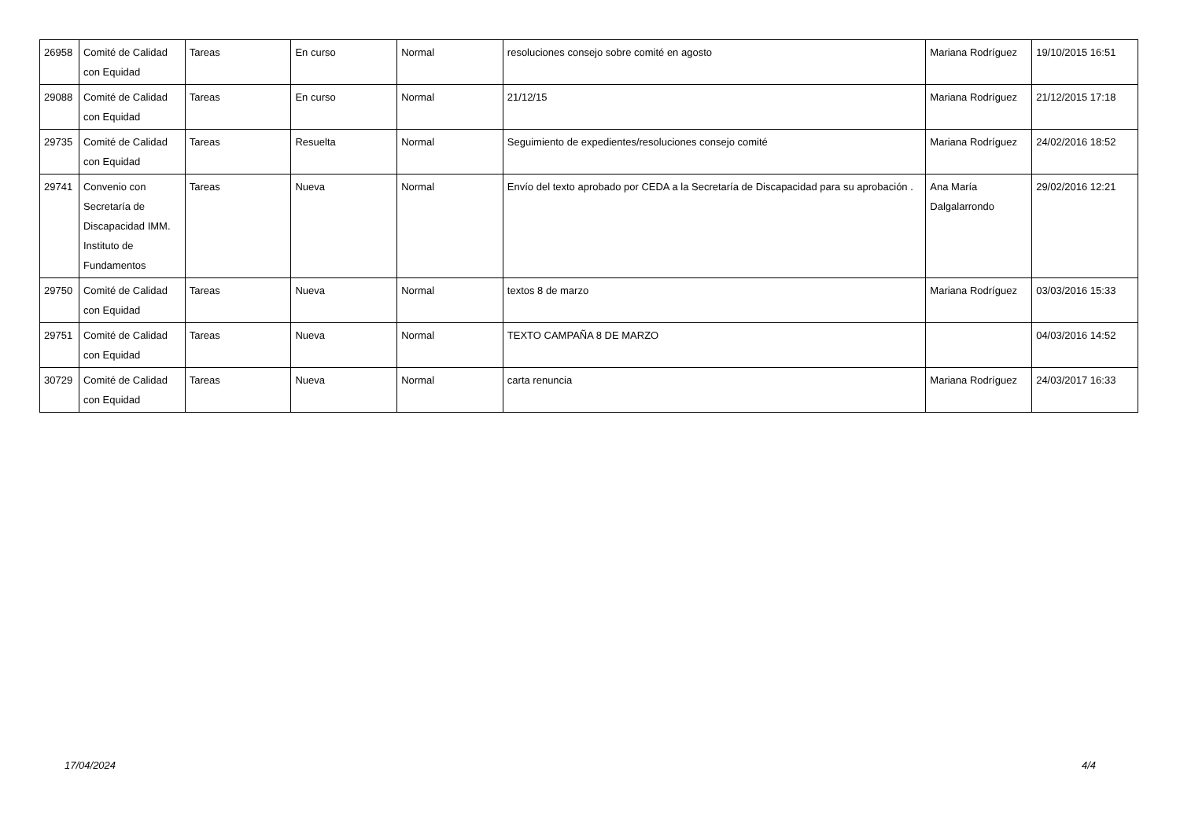| 26958 | Comité de Calidad con Equidad | Tareas | En curso | Normal | resoluciones consejo sobre comité en agosto | Mariana Rodríguez | 19/10/2015 16:51 |
| 29088 | Comité de Calidad con Equidad | Tareas | En curso | Normal | 21/12/15 | Mariana Rodríguez | 21/12/2015 17:18 |
| 29735 | Comité de Calidad con Equidad | Tareas | Resuelta | Normal | Seguimiento de expedientes/resoluciones consejo comité | Mariana Rodríguez | 24/02/2016 18:52 |
| 29741 | Convenio con Secretaría de Discapacidad IMM. Instituto de Fundamentos | Tareas | Nueva | Normal | Envío del texto aprobado por CEDA a la Secretaría de Discapacidad para su aprobación . | Ana María Dalgalarrondo | 29/02/2016 12:21 |
| 29750 | Comité de Calidad con Equidad | Tareas | Nueva | Normal | textos 8 de marzo | Mariana Rodríguez | 03/03/2016 15:33 |
| 29751 | Comité de Calidad con Equidad | Tareas | Nueva | Normal | TEXTO CAMPAÑA 8 DE MARZO | | 04/03/2016 14:52 |
| 30729 | Comité de Calidad con Equidad | Tareas | Nueva | Normal | carta renuncia | Mariana Rodríguez | 24/03/2017 16:33 |
17/04/2024 4/4